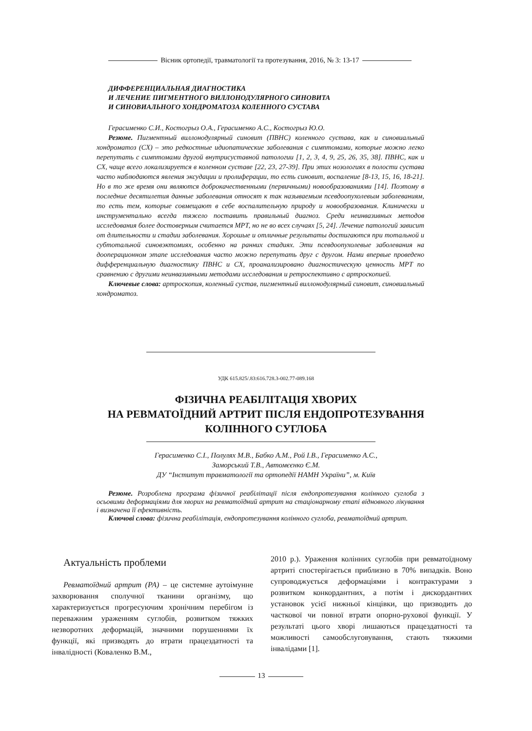Вісник ортопедії, травматології та протезування, 2016, № 3: 13-17
ДИФФЕРЕНЦИАЛЬНАЯ ДИАГНОСТИКА
И ЛЕЧЕНИЕ ПИГМЕНТНОГО ВИЛЛОНОДУЛЯРНОГО СИНОВИТА
И СИНОВИАЛЬНОГО ХОНДРОМАТОЗА КОЛЕННОГО СУСТАВА
Герасименко С.И., Костогрыз О.А., Герасименко А.С., Костогрыз Ю.О.
Резюме. Пигментный виллонодулярный синовит (ПВНС) коленного сустава, как и синовиальный хондроматоз (СХ) – это редкостные идиопатические заболевания с симптомами, которые можно легко перепутать с симптомами другой внутрисуставной патологии [1, 2, 3, 4, 9, 25, 26, 35, 38]. ПВНС, как и СХ, чаще всего локализируется в коленном суставе [22, 23, 27-39]. При этих нозологиях в полости сустава часто наблюдаются явления эксудации и пролиферации, то есть синовит, воспаление [8-13, 15, 16, 18-21]. Но в то же время они являются доброкачественными (первичными) новообразованиями [14]. Поэтому в последние десятилетия данные заболевания относят к так называемым псевдоопухолевым заболеваниям, то есть тем, которые совмещают в себе воспалительную природу и новообразования. Клинически и инструментально всегда тяжело поставить правильный диагноз. Среди неинвазивных методов исследования более достоверным считается МРТ, но не во всех случаях [5, 24]. Лечение патологий зависит от длительности и стадии заболевания. Хорошые и отличные результаты достигаются при тотальной и субтотальной синовэктомиях, особенно на ранних стадиях. Эти псевдоопухолевые заболевания на дооперационном этапе исследования часто можно перепутать друг с другом. Нами впервые проведено дифференциальную диагностику ПВНС и СХ, проанализировано диагностическую ценность МРТ по сравнению с другими неинвазивными методами исследования и ретроспективно с артроскопией.
Ключевые слова: артроскопия, коленный сустав, пигментный виллонодулярный синовит, синовиальный хондроматоз.
УДК 615.825/.83:616.728.3-002.77-089.168
ФІЗИЧНА РЕАБІЛІТАЦІЯ ХВОРИХ
НА РЕВМАТОЇДНИЙ АРТРИТ ПІСЛЯ ЕНДОПРОТЕЗУВАННЯ
КОЛІННОГО СУГЛОБА
Герасименко С.І., Полулях М.В., Бабко А.М., Рой І.В., Герасименко А.С.,
Заморський Т.В., Автомєєнко Є.М.
ДУ “Інститут травматології та ортопедії НАМН України”, м. Київ
Резюме. Розроблена програма фізичної реабілітації після ендопротезування колінного суглоба з осьовими деформаціями для хворих на ревматоїдний артрит на стаціонарному етапі відновного лікування і визначена її ефективність.
Ключові слова: фізична реабілітація, ендопротезування колінного суглоба, ревматоїдний артрит.
Актуальність проблеми
Ревматоїдний артрит (РА) – це системне аутоімунне захворювання сполучної тканини організму, що характеризується прогресуючим хронічним перебігом із переважним ураженням суглобів, розвитком тяжких незворотних деформацій, значними порушеннями їх функції, які призводять до втрати працездатності та інвалідності (Коваленко В.М.,
2010 р.). Ураження колінних суглобів при ревматоїдному артриті спостерігається приблизно в 70% випадків. Воно супроводжується деформаціями і контрактурами з розвитком конкордантних, а потім і дискордантних установок усієї нижньої кінцівки, що призводить до часткової чи повної втрати опорно-рухової функції. У результаті цього хворі лишаються працездатності та можливості самообслуговування, стають тяжкими інвалідами [1].
13